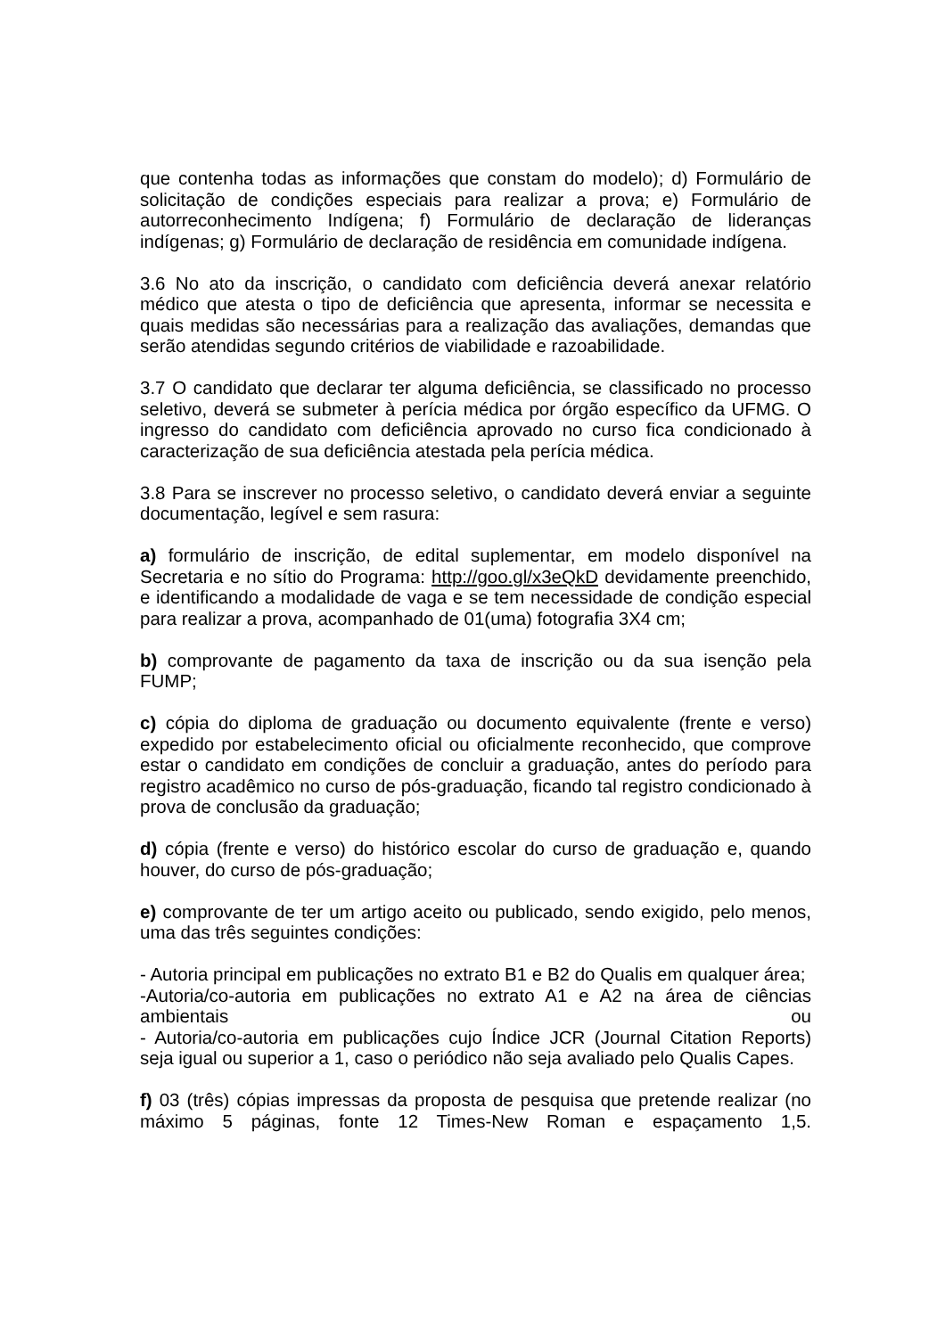que contenha todas as informações que constam do modelo); d) Formulário de solicitação de condições especiais para realizar a prova; e) Formulário de autorreconhecimento Indígena; f) Formulário de declaração de lideranças indígenas; g) Formulário de declaração de residência em comunidade indígena.
3.6 No ato da inscrição, o candidato com deficiência deverá anexar relatório médico que atesta o tipo de deficiência que apresenta, informar se necessita e quais medidas são necessárias para a realização das avaliações, demandas que serão atendidas segundo critérios de viabilidade e razoabilidade.
3.7 O candidato que declarar ter alguma deficiência, se classificado no processo seletivo, deverá se submeter à perícia médica por órgão específico da UFMG. O ingresso do candidato com deficiência aprovado no curso fica condicionado à caracterização de sua deficiência atestada pela perícia médica.
3.8 Para se inscrever no processo seletivo, o candidato deverá enviar a seguinte documentação, legível e sem rasura:
a) formulário de inscrição, de edital suplementar, em modelo disponível na Secretaria e no sítio do Programa: http://goo.gl/x3eQkD devidamente preenchido, e identificando a modalidade de vaga e se tem necessidade de condição especial para realizar a prova, acompanhado de 01(uma) fotografia 3X4 cm;
b) comprovante de pagamento da taxa de inscrição ou da sua isenção pela FUMP;
c) cópia do diploma de graduação ou documento equivalente (frente e verso) expedido por estabelecimento oficial ou oficialmente reconhecido, que comprove estar o candidato em condições de concluir a graduação, antes do período para registro acadêmico no curso de pós-graduação, ficando tal registro condicionado à prova de conclusão da graduação;
d) cópia (frente e verso) do histórico escolar do curso de graduação e, quando houver, do curso de pós-graduação;
e) comprovante de ter um artigo aceito ou publicado, sendo exigido, pelo menos, uma das três seguintes condições:
- Autoria principal em publicações no extrato B1 e B2 do Qualis em qualquer área;
-Autoria/co-autoria em publicações no extrato A1 e A2 na área de ciências ambientais ou
- Autoria/co-autoria em publicações cujo Índice JCR (Journal Citation Reports) seja igual ou superior a 1, caso o periódico não seja avaliado pelo Qualis Capes.
f) 03 (três) cópias impressas da proposta de pesquisa que pretende realizar (no máximo 5 páginas, fonte 12 Times-New Roman e espaçamento 1,5.